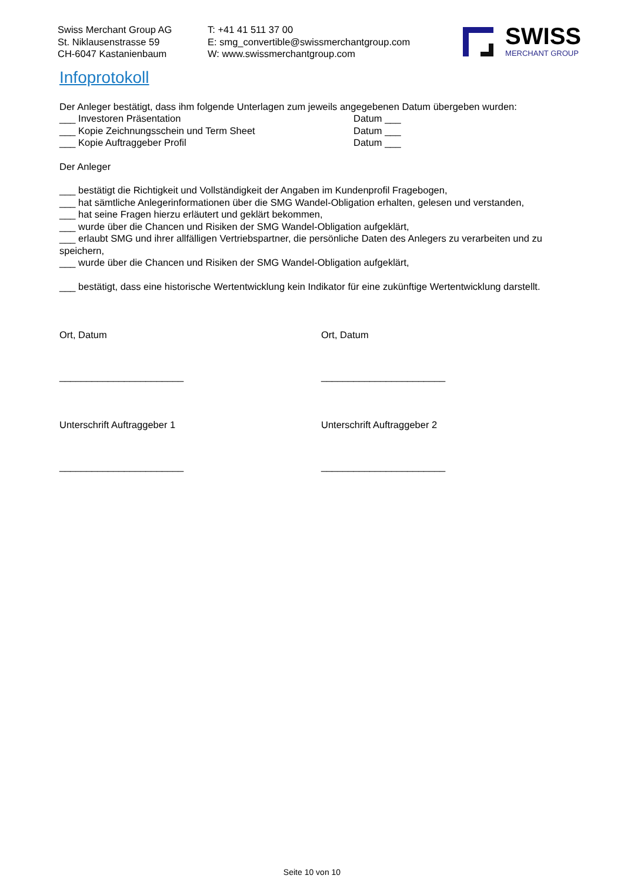Swiss Merchant Group AG
St. Niklausenstrasse 59
CH-6047 Kastanienbaum
T: +41 41 511 37 00
E: smg_convertible@swissmerchantgroup.com
W: www.swissmerchantgroup.com
SWISS
MERCHANT GROUP
Infoprotokoll
Der Anleger bestätigt, dass ihm folgende Unterlagen zum jeweils angegebenen Datum übergeben wurden:
___ Investoren Präsentation Datum ___
___ Kopie Zeichnungsschein und Term Sheet Datum ___
___ Kopie Auftraggeber Profil Datum ___
Der Anleger
___ bestätigt die Richtigkeit und Vollständigkeit der Angaben im Kundenprofil Fragebogen,
___ hat sämtliche Anlegerinformationen über die SMG Wandel-Obligation erhalten, gelesen und verstanden,
___ hat seine Fragen hierzu erläutert und geklärt bekommen,
___ wurde über die Chancen und Risiken der SMG Wandel-Obligation aufgeklärt,
___ erlaubt SMG und ihrer allfälligen Vertriebspartner, die persönliche Daten des Anlegers zu verarbeiten und zu speichern,
___ wurde über die Chancen und Risiken der SMG Wandel-Obligation aufgeklärt,
___ bestätigt, dass eine historische Wertentwicklung kein Indikator für eine zukünftige Wertentwicklung darstellt.
Ort, Datum Ort, Datum
_______________________ _______________________
Unterschrift Auftraggeber 1 Unterschrift Auftraggeber 2
_______________________ _______________________
Seite 10 von 10